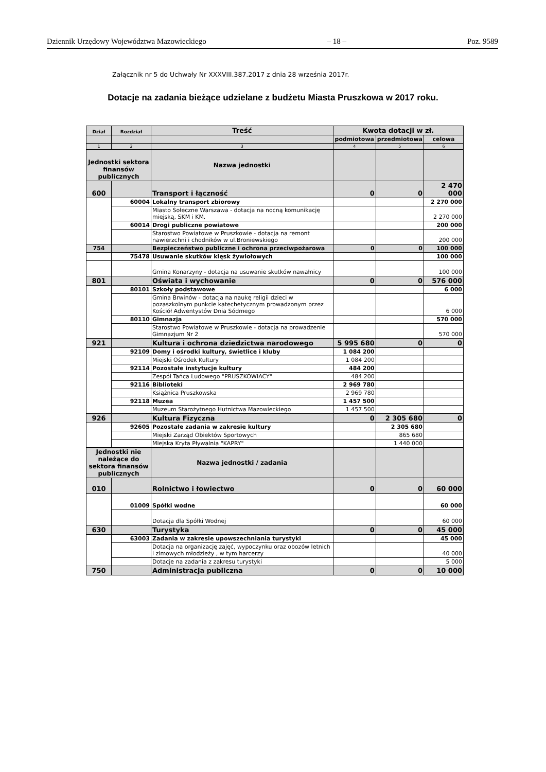Dziennik Urzędowy Województwa Mazowieckiego – 18 – Poz. 9589
Załącznik nr 5 do Uchwały Nr XXXVIII.387.2017 z dnia 28 września 2017r.
Dotacje na zadania bieżące udzielane z budżetu Miasta Pruszkowa w 2017 roku.
| Dział | Rozdział | Treść | Kwota dotacji w zł. | | |
| --- | --- | --- | --- | --- | --- |
| | | | podmiotowa | przedmiotowa | celowa |
| 1 | 2 | 3 | 4 | 5 | 6 |
| Jednostki sektora finansów publicznych | | Nazwa jednostki | | | |
| 600 | | Transport i łączność | 0 | 0 | 2 470 000 |
| | 60004 | Lokalny transport zbiorowy | | | 2 270 000 |
| | | Miasto Sołeczne Warszawa - dotacja na nocną komunikację miejską, SKM i KM. | | | 2 270 000 |
| | 60014 | Drogi publiczne powiatowe | | | 200 000 |
| | | Starostwo Powiatowe w Pruszkowie - dotacja na remont nawierzchni i chodników w ul.Broniewskiego | | | 200 000 |
| 754 | | Bezpieczeństwo publiczne i ochrona przeciwpożarowa | 0 | 0 | 100 000 |
| | 75478 | Usuwanie skutków klęsk żywiołowych | | | 100 000 |
| | | Gmina Konarzyny - dotacja na usuwanie skutków nawałnicy | | | 100 000 |
| 801 | | Oświata i wychowanie | 0 | 0 | 576 000 |
| | 80101 | Szkoły podstawowe | | | 6 000 |
| | | Gmina Brwinów - dotacja na naukę religii dzieci w pozaszkolnym punkcie katechetycznym prowadzonym przez Kościół Adwentystów Dnia Sódmego | | | 6 000 |
| | 80110 | Gimnazja | | | 570 000 |
| | | Starostwo Powiatowe w Pruszkowie - dotacja na prowadzenie Gimnazjum Nr 2 | | | 570 000 |
| 921 | | Kultura i ochrona dziedzictwa narodowego | 5 995 680 | 0 | 0 |
| | 92109 | Domy i ośrodki kultury, świetlice i kluby | 1 084 200 | | |
| | | Miejski Ośrodek Kultury | 1 084 200 | | |
| | 92114 | Pozostałe instytucje kultury | 484 200 | | |
| | | Zespół Tańca Ludowego "PRUSZKOWIACY" | 484 200 | | |
| | 92116 | Biblioteki | 2 969 780 | | |
| | | Książnica Pruszkowska | 2 969 780 | | |
| | 92118 | Muzea | 1 457 500 | | |
| | | Muzeum Starożytnego Hutnictwa Mazowieckiego | 1 457 500 | | |
| 926 | | Kultura Fizyczna | 0 | 2 305 680 | 0 |
| | 92605 | Pozostałe zadania w zakresie kultury | | 2 305 680 | |
| | | Miejski Zarząd Obiektów Sportowych | | 865 680 | |
| | | Miejska Kryta Pływalnia "KAPRY" | | 1 440 000 | |
| Jednostki nie należące do sektora finansów publicznych | | Nazwa jednostki / zadania | | | |
| 010 | | Rolnictwo i łowiectwo | 0 | 0 | 60 000 |
| | 01009 | Spółki wodne | | | 60 000 |
| | | Dotacja dla Spółki Wodnej | | | 60 000 |
| 630 | | Turystyka | 0 | 0 | 45 000 |
| | 63003 | Zadania w zakresie upowszechniania turystyki | | | 45 000 |
| | | Dotacja na organizację zajęć, wypoczynku oraz obozów letnich i zimowych młodzieży , w tym harcerzy | | | 40 000 |
| | | Dotacje na zadania z zakresu turystyki | | | 5 000 |
| 750 | | Administracja publiczna | 0 | 0 | 10 000 |